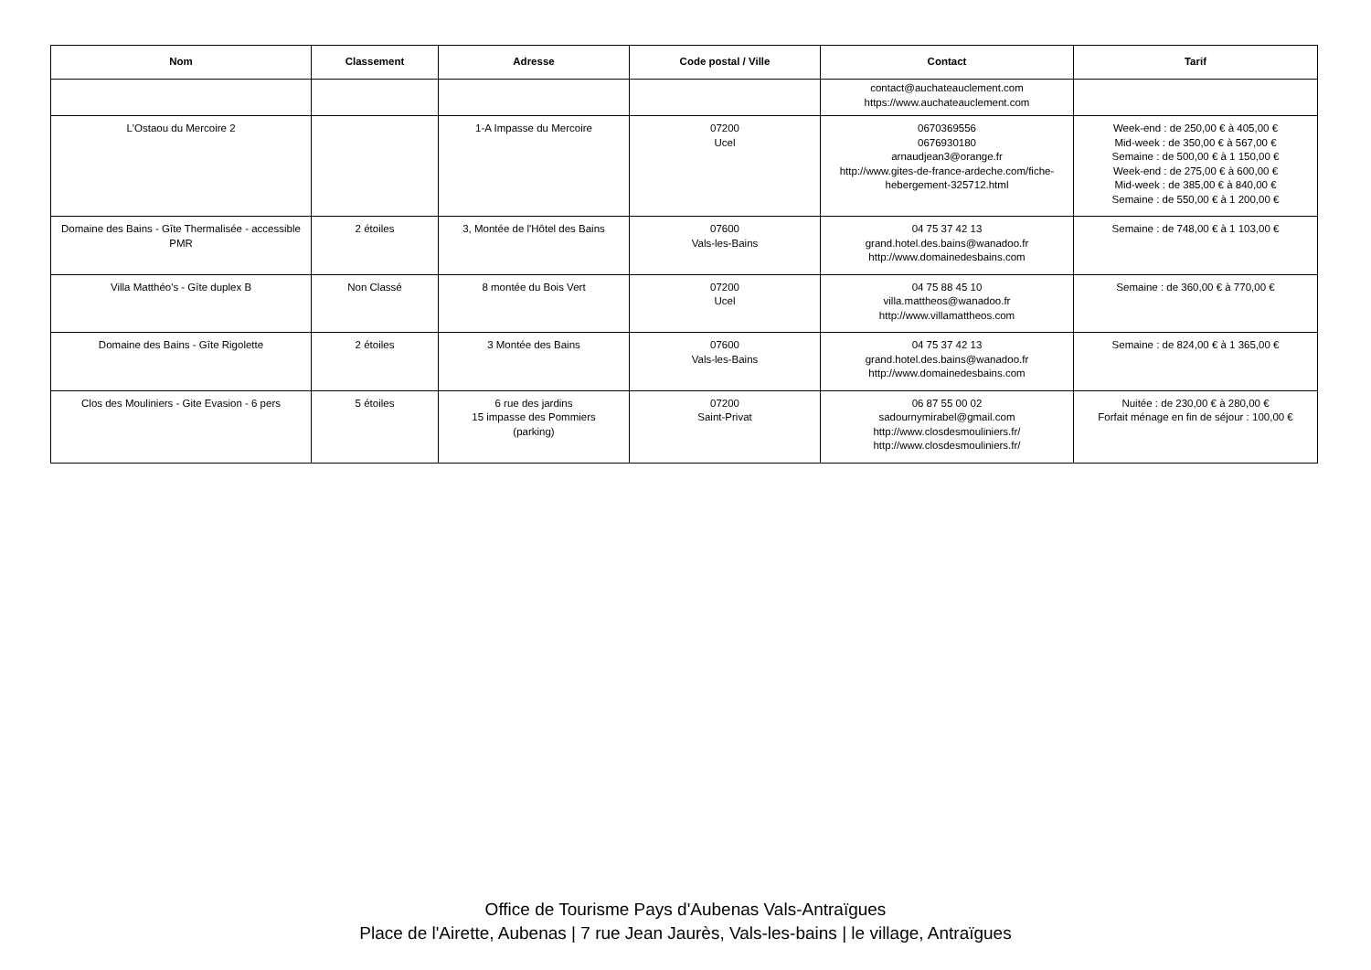| Nom | Classement | Adresse | Code postal / Ville | Contact | Tarif |
| --- | --- | --- | --- | --- | --- |
| | | | | contact@auchateauclement.com https://www.auchateauclement.com | |
| L'Ostaou du Mercoire 2 | | 1-A Impasse du Mercoire | 07200 Ucel | 0670369556 0676930180 arnaudjean3@orange.fr http://www.gites-de-france-ardeche.com/fiche-hebergement-325712.html | Week-end : de 250,00 € à 405,00 € Mid-week : de 350,00 € à 567,00 € Semaine : de 500,00 € à 1 150,00 € Week-end : de 275,00 € à 600,00 € Mid-week : de 385,00 € à 840,00 € Semaine : de 550,00 € à 1 200,00 € |
| Domaine des Bains - Gîte Thermalisée - accessible PMR | 2 étoiles | 3, Montée de l'Hôtel des Bains | 07600 Vals-les-Bains | 04 75 37 42 13 grand.hotel.des.bains@wanadoo.fr http://www.domainedesbains.com | Semaine : de 748,00 € à 1 103,00 € |
| Villa Matthéo's - Gîte duplex B | Non Classé | 8 montée du Bois Vert | 07200 Ucel | 04 75 88 45 10 villa.mattheos@wanadoo.fr http://www.villamattheos.com | Semaine : de 360,00 € à 770,00 € |
| Domaine des Bains - Gîte Rigolette | 2 étoiles | 3 Montée des Bains | 07600 Vals-les-Bains | 04 75 37 42 13 grand.hotel.des.bains@wanadoo.fr http://www.domainedesbains.com | Semaine : de 824,00 € à 1 365,00 € |
| Clos des Mouliniers - Gite Evasion - 6 pers | 5 étoiles | 6 rue des jardins 15 impasse des Pommiers (parking) | 07200 Saint-Privat | 06 87 55 00 02 sadournymirabel@gmail.com http://www.closdesmouliniers.fr/ http://www.closdesmouliniers.fr/ | Nuitée : de 230,00 € à 280,00 € Forfait ménage en fin de séjour : 100,00 € |
Office de Tourisme Pays d'Aubenas Vals-Antraïgues
Place de l'Airette, Aubenas | 7 rue Jean Jaurès, Vals-les-bains | le village, Antraïgues